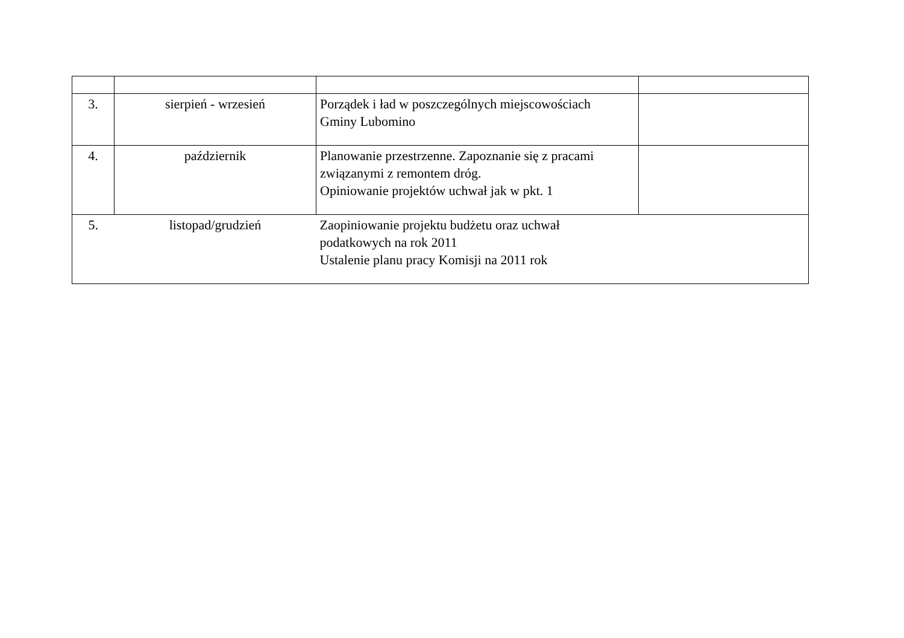| 3. | sierpień - wrzesień | Porządek i ład w poszczególnych miejscowościach Gminy Lubomino | |
| 4. | październik | Planowanie przestrzenne. Zapoznanie się z pracami związanymi z remontem dróg. Opiniowanie projektów uchwał jak w pkt. 1 | |
| 5. | listopad/grudzień | Zaopiniowanie projektu budżetu oraz uchwał podatkowych na rok 2011 Ustalenie planu pracy Komisji na 2011 rok | |